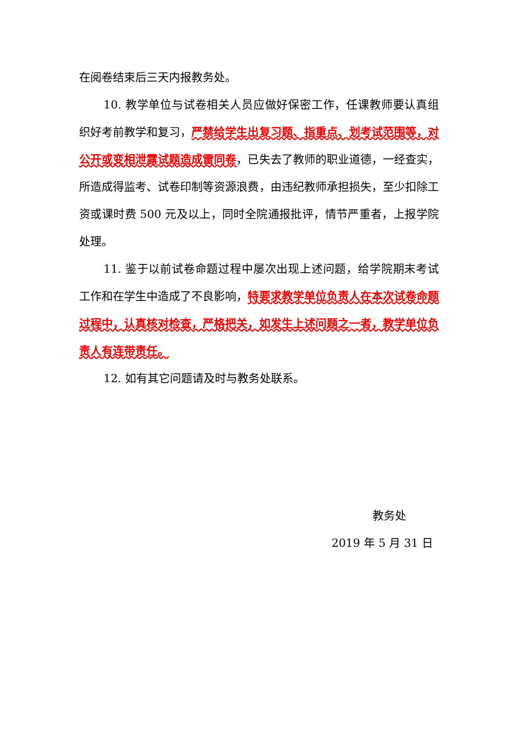在阅卷结束后三天内报教务处。
10. 教学单位与试卷相关人员应做好保密工作，任课教师要认真组织好考前教学和复习，严禁给学生出复习题、指重点、划考试范围等，对公开或变相泄露试题造成雷同卷，已失去了教师的职业道德，一经查实，所造成得监考、试卷印制等资源浪费，由违纪教师承担损失，至少扣除工资或课时费 500 元及以上，同时全院通报批评，情节严重者，上报学院处理。
11. 鉴于以前试卷命题过程中屡次出现上述问题，给学院期末考试工作和在学生中造成了不良影响，特要求教学单位负责人在本次试卷命题过程中，认真核对检查，严格把关，如发生上述问题之一者，教学单位负责人有连带责任。
12. 如有其它问题请及时与教务处联系。
教务处
2019 年 5 月 31 日